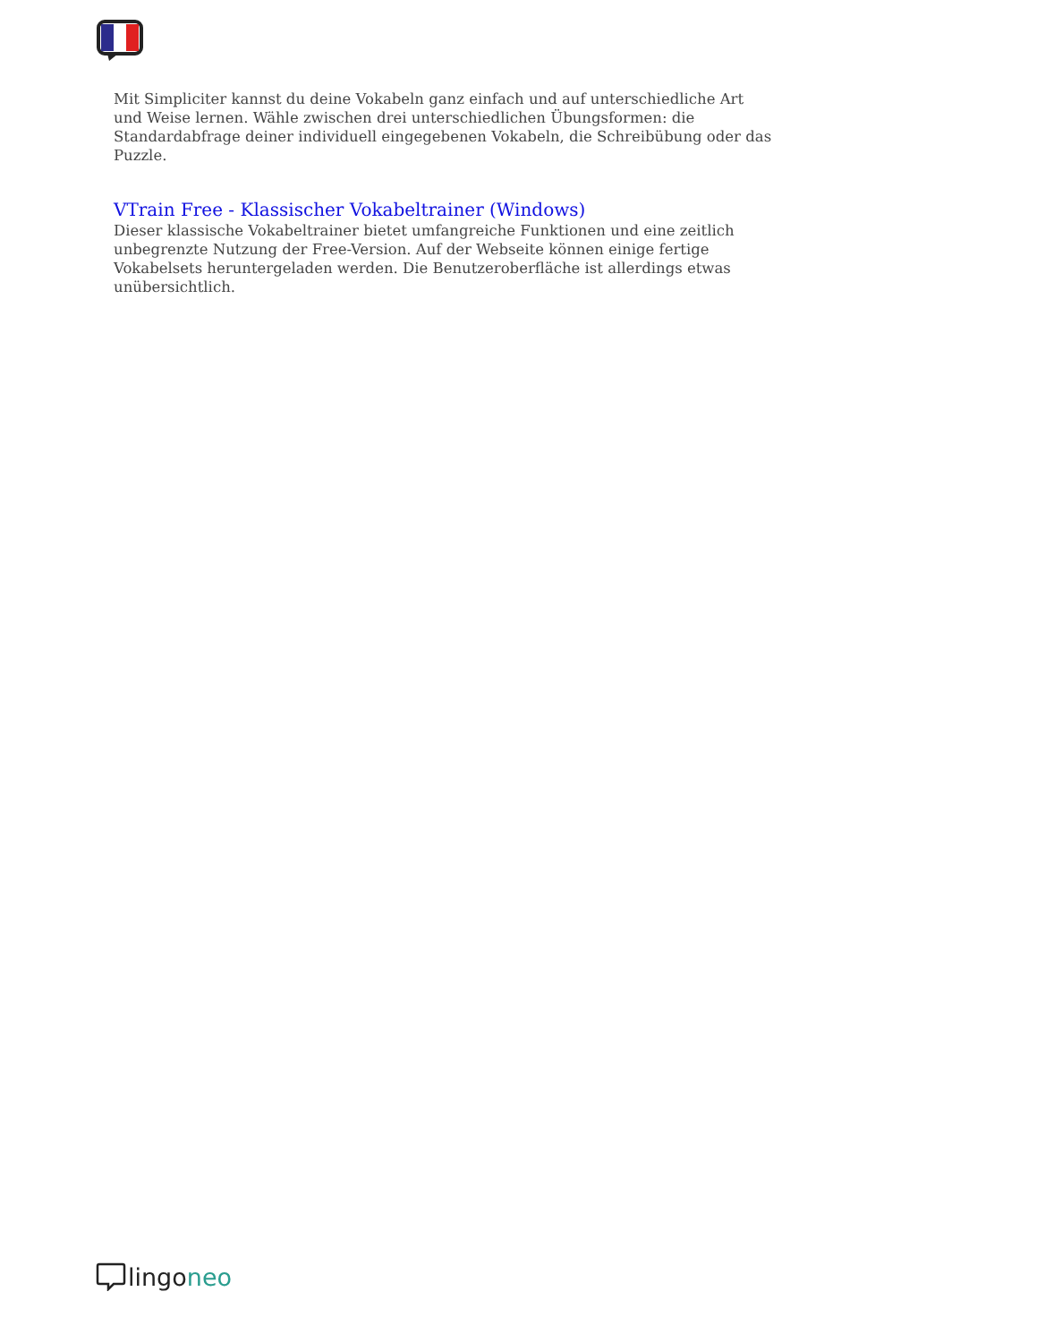Mit Simpliciter kannst du deine Vokabeln ganz einfach und auf unterschiedliche Art und Weise lernen. Wähle zwischen drei unterschiedlichen Übungsformen: die Standardabfrage deiner individuell eingegebenen Vokabeln, die Schreibübung oder das Puzzle.
VTrain Free - Klassischer Vokabeltrainer (Windows)
Dieser klassische Vokabeltrainer bietet umfangreiche Funktionen und eine zeitlich unbegrenzte Nutzung der Free-Version. Auf der Webseite können einige fertige Vokabelsets heruntergeladen werden. Die Benutzeroberfläche ist allerdings etwas unübersichtlich.
lingoneo